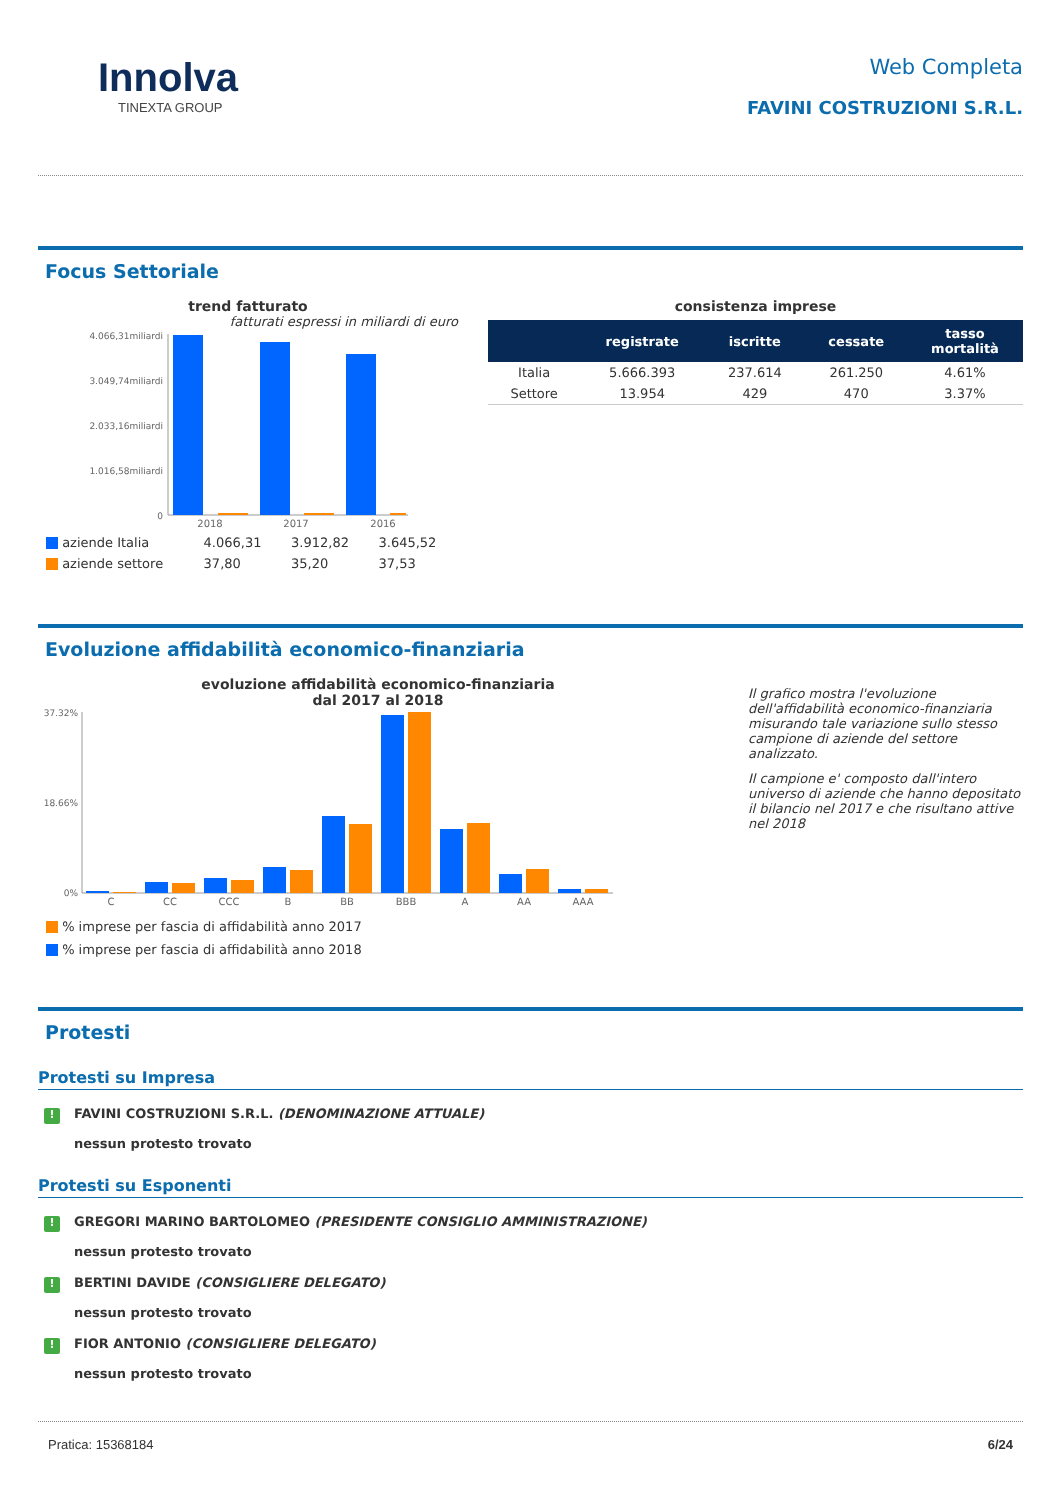Innolva
TINEXTA GROUP
Web Completa
FAVINI COSTRUZIONI S.R.L.
Focus Settoriale
trend fatturato
fatturati espressi in miliardi di euro
4.066,31miliardi
3.049,74miliardi
2.033,16miliardi
1.016,58miliardi
0
2018
2017
2016
| aziende Italia | 4.066,31 | 3.912,82 | 3.645,52 |
| aziende settore | 37,80 | 35,20 | 37,53 |
consistenza imprese
| | registrate | iscritte | cessate | tasso mortalità |
| --- | --- | --- | --- | --- |
| Italia | 5.666.393 | 237.614 | 261.250 | 4.61% |
| Settore | 13.954 | 429 | 470 | 3.37% |
Evoluzione affidabilità economico-finanziaria
evoluzione affidabilità economico-finanziaria
dal 2017 al 2018
37.32%
18.66%
0%
C
CC
CCC
B
BB
BBB
A
AA
AAA
% imprese per fascia di affidabilità anno 2017
% imprese per fascia di affidabilità anno 2018
Il grafico mostra l'evoluzione dell'affidabilità economico-finanziaria misurando tale variazione sullo stesso campione di aziende del settore analizzato.
Il campione e' composto dall'intero universo di aziende che hanno depositato il bilancio nel 2017 e che risultano attive nel 2018
Protesti
Protesti su Impresa
! FAVINI COSTRUZIONI S.R.L. (DENOMINAZIONE ATTUALE)
nessun protesto trovato
Protesti su Esponenti
! GREGORI MARINO BARTOLOMEO (PRESIDENTE CONSIGLIO AMMINISTRAZIONE)
nessun protesto trovato
! BERTINI DAVIDE (CONSIGLIERE DELEGATO)
nessun protesto trovato
! FIOR ANTONIO (CONSIGLIERE DELEGATO)
nessun protesto trovato
Pratica: 15368184 6/24